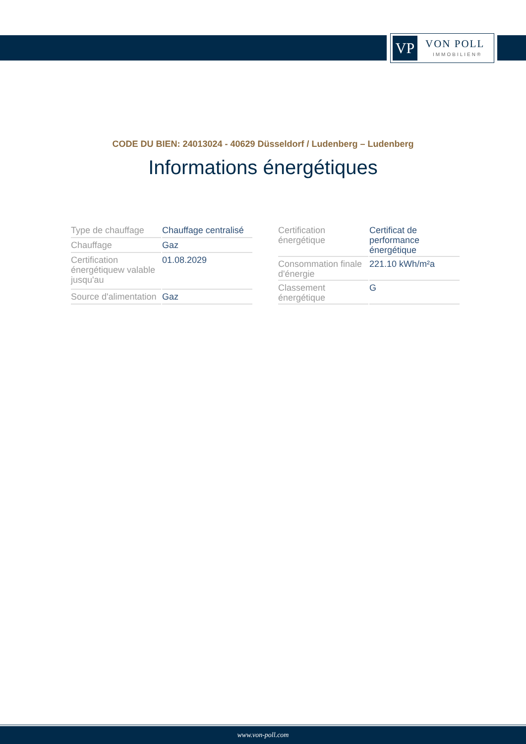VP VON POLL
IMMOBILIEN®
CODE DU BIEN: 24013024 - 40629 Düsseldorf / Ludenberg – Ludenberg
Informations énergétiques
| Type de chauffage | Chauffage centralisé |
| Chauffage | Gaz |
| Certification énergétiquew valable jusqu'au | 01.08.2029 |
| Source d'alimentation | Gaz |
| Certification énergétique | Certificat de performance énergétique |
| Consommation finale d'énergie | 221.10 kWh/m²a |
| Classement énergétique | G |
www.von-poll.com